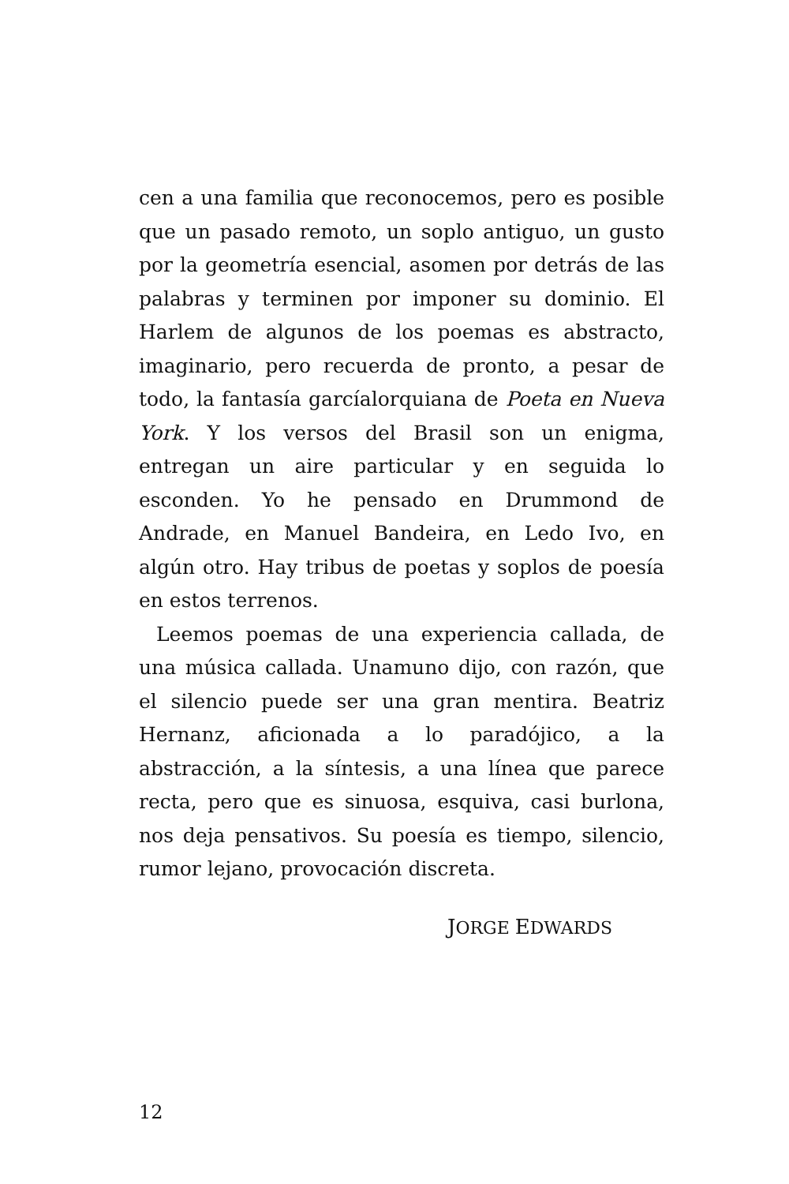cen a una familia que reconocemos, pero es posible que un pasado remoto, un soplo antiguo, un gusto por la geometría esencial, asomen por detrás de las palabras y terminen por imponer su dominio. El Harlem de algunos de los poemas es abstracto, imaginario, pero recuerda de pronto, a pesar de todo, la fantasía garcíalorquiana de Poeta en Nueva York. Y los versos del Brasil son un enigma, entregan un aire particular y en seguida lo esconden. Yo he pensado en Drummond de Andrade, en Manuel Bandeira, en Ledo Ivo, en algún otro. Hay tribus de poetas y soplos de poesía en estos terrenos.
Leemos poemas de una experiencia callada, de una música callada. Unamuno dijo, con razón, que el silencio puede ser una gran mentira. Beatriz Hernanz, aficionada a lo paradójico, a la abstracción, a la síntesis, a una línea que parece recta, pero que es sinuosa, esquiva, casi burlona, nos deja pensativos. Su poesía es tiempo, silencio, rumor lejano, provocación discreta.
JORGE EDWARDS
12